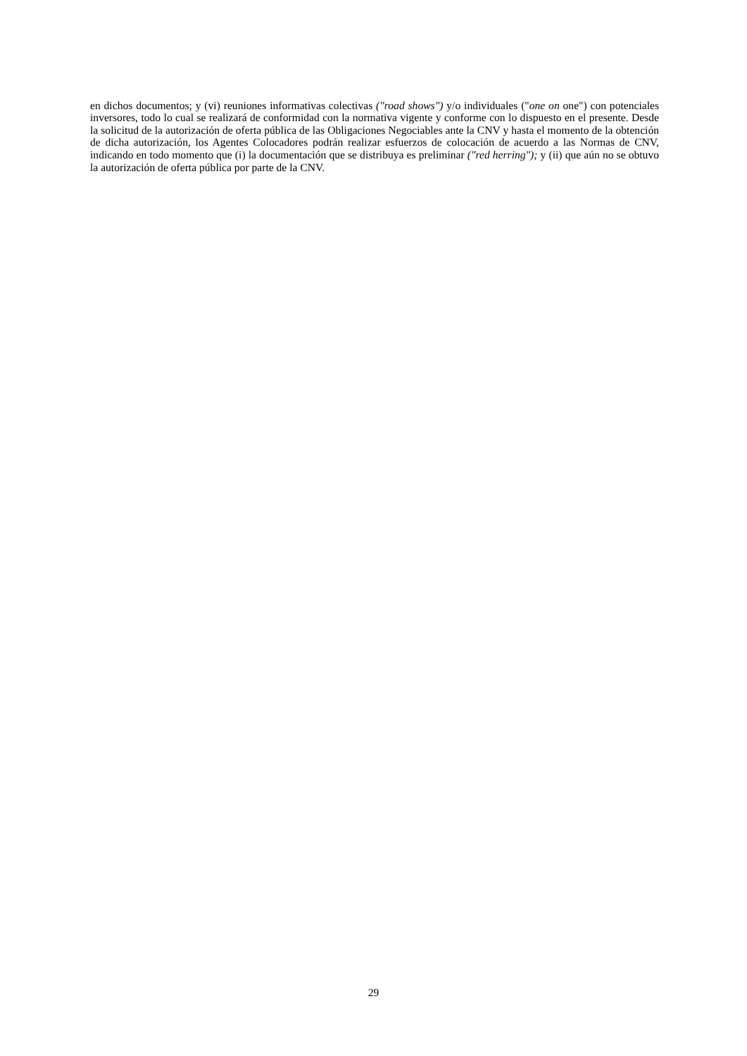en dichos documentos; y (vi) reuniones informativas colectivas ("road shows") y/o individuales ("one on one") con potenciales inversores, todo lo cual se realizará de conformidad con la normativa vigente y conforme con lo dispuesto en el presente. Desde la solicitud de la autorización de oferta pública de las Obligaciones Negociables ante la CNV y hasta el momento de la obtención de dicha autorización, los Agentes Colocadores podrán realizar esfuerzos de colocación de acuerdo a las Normas de CNV, indicando en todo momento que (i) la documentación que se distribuya es preliminar ("red herring"); y (ii) que aún no se obtuvo la autorización de oferta pública por parte de la CNV.
29